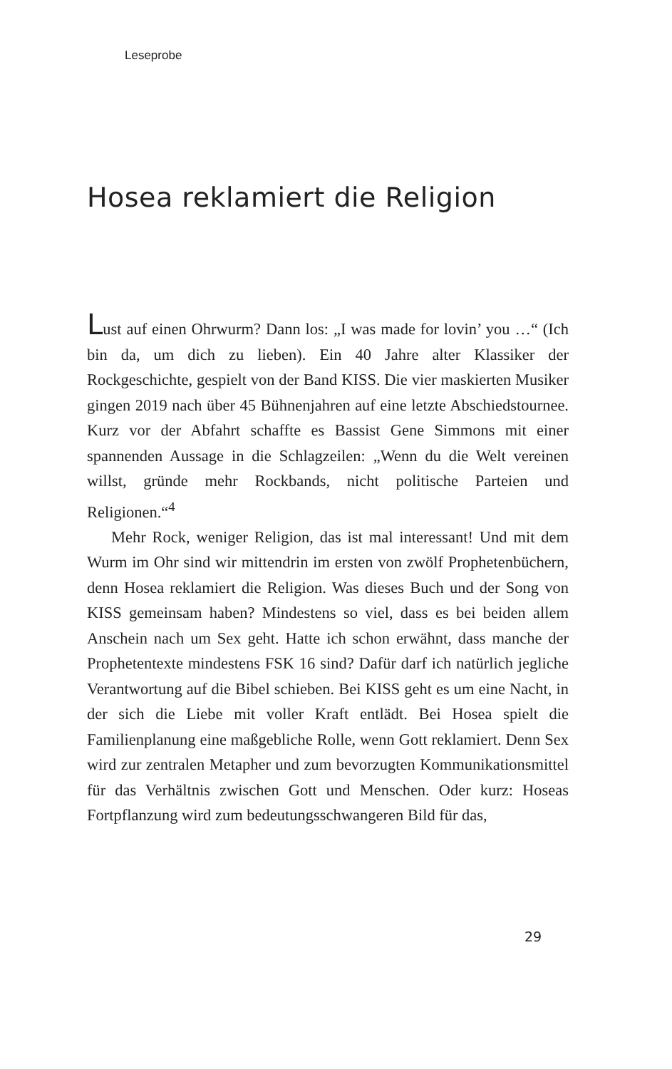Leseprobe
Hosea reklamiert die Religion
Lust auf einen Ohrwurm? Dann los: „I was made for lovin’ you …“ (Ich bin da, um dich zu lieben). Ein 40 Jahre alter Klassiker der Rockgeschichte, gespielt von der Band KISS. Die vier maskierten Musiker gingen 2019 nach über 45 Bühnenjahren auf eine letzte Abschiedstournee. Kurz vor der Abfahrt schaffte es Bassist Gene Simmons mit einer spannenden Aussage in die Schlagzeilen: „Wenn du die Welt vereinen willst, gründe mehr Rockbands, nicht politische Parteien und Religionen.“<sup>4</sup>
Mehr Rock, weniger Religion, das ist mal interessant! Und mit dem Wurm im Ohr sind wir mittendrin im ersten von zwölf Prophetenbüchern, denn Hosea reklamiert die Religion. Was dieses Buch und der Song von KISS gemeinsam haben? Mindestens so viel, dass es bei beiden allem Anschein nach um Sex geht. Hatte ich schon erwähnt, dass manche der Prophetentexte mindestens FSK 16 sind? Dafür darf ich natürlich jegliche Verantwortung auf die Bibel schieben. Bei KISS geht es um eine Nacht, in der sich die Liebe mit voller Kraft entlädt. Bei Hosea spielt die Familienplanung eine maßgebliche Rolle, wenn Gott reklamiert. Denn Sex wird zur zentralen Metapher und zum bevorzugten Kommunikationsmittel für das Verhältnis zwischen Gott und Menschen. Oder kurz: Hoseas Fortpflanzung wird zum bedeutungsschwangeren Bild für das,
29